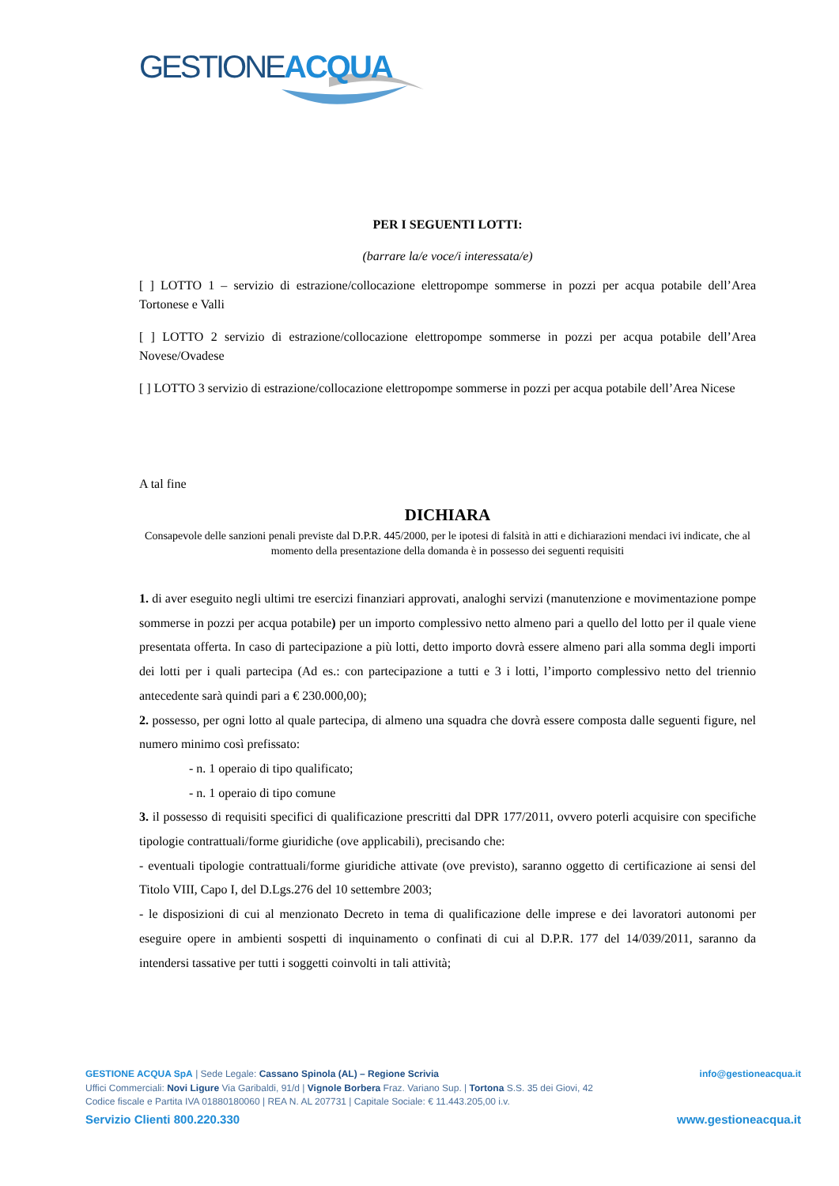GESTIONE
ACQUA
PER I SEGUENTI LOTTI:
(barrare la/e voce/i interessata/e)
[ ] LOTTO 1 – servizio di estrazione/collocazione elettropompe sommerse in pozzi per acqua potabile dell’Area Tortonese e Valli
[ ] LOTTO 2 servizio di estrazione/collocazione elettropompe sommerse in pozzi per acqua potabile dell’Area Novese/Ovadese
[ ] LOTTO 3 servizio di estrazione/collocazione elettropompe sommerse in pozzi per acqua potabile dell’Area Nicese
A tal fine
DICHIARA
Consapevole delle sanzioni penali previste dal D.P.R. 445/2000, per le ipotesi di falsità in atti e dichiarazioni mendaci ivi indicate, che al momento della presentazione della domanda è in possesso dei seguenti requisiti
1. di aver eseguito negli ultimi tre esercizi finanziari approvati, analoghi servizi (manutenzione e movimentazione pompe sommerse in pozzi per acqua potabile) per un importo complessivo netto almeno pari a quello del lotto per il quale viene presentata offerta. In caso di partecipazione a più lotti, detto importo dovrà essere almeno pari alla somma degli importi dei lotti per i quali partecipa (Ad es.: con partecipazione a tutti e 3 i lotti, l’importo complessivo netto del triennio antecedente sarà quindi pari a € 230.000,00);
2. possesso, per ogni lotto al quale partecipa, di almeno una squadra che dovrà essere composta dalle seguenti figure, nel numero minimo così prefissato:
- n. 1 operaio di tipo qualificato;
- n. 1 operaio di tipo comune
3. il possesso di requisiti specifici di qualificazione prescritti dal DPR 177/2011, ovvero poterli acquisire con specifiche tipologie contrattuali/forme giuridiche (ove applicabili), precisando che:
- eventuali tipologie contrattuali/forme giuridiche attivate (ove previsto), saranno oggetto di certificazione ai sensi del Titolo VIII, Capo I, del D.Lgs.276 del 10 settembre 2003;
- le disposizioni di cui al menzionato Decreto in tema di qualificazione delle imprese e dei lavoratori autonomi per eseguire opere in ambienti sospetti di inquinamento o confinati di cui al D.P.R. 177 del 14/039/2011, saranno da intendersi tassative per tutti i soggetti coinvolti in tali attività;
GESTIONE ACQUA SpA | Sede Legale: Cassano Spinola (AL) – Regione Scrivia info@gestioneacqua.it
Uffici Commerciali: Novi Ligure Via Garibaldi, 91/d | Vignole Borbera Fraz. Variano Sup. | Tortona S.S. 35 dei Giovi, 42
Codice fiscale e Partita IVA 01880180060 | REA N. AL 207731 | Capitale Sociale: € 11.443.205,00 i.v.
Servizio Clienti 800.220.330 www.gestioneacqua.it